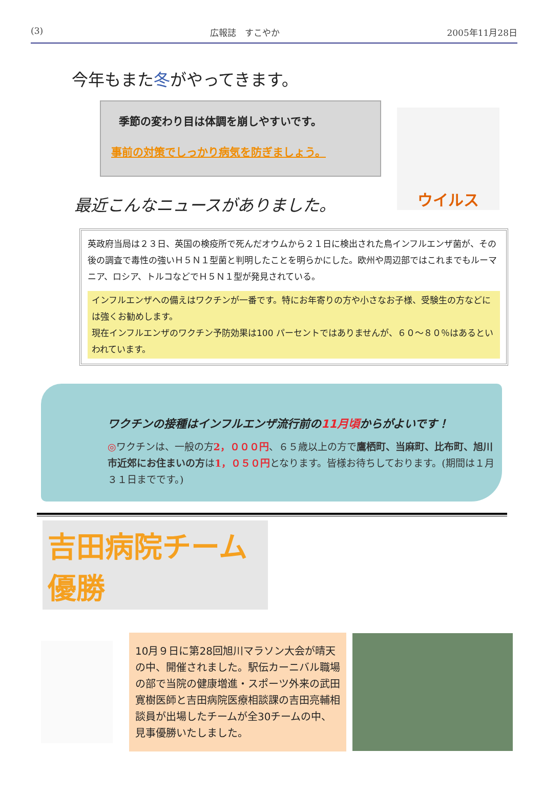(3) 広報誌　すこやか 2005年11月28日
今年もまた冬がやってきます。
季節の変わり目は体調を崩しやすいです。
事前の対策でしっかり病気を防ぎましょう。
ウイルス
最近こんなニュースがありました。
英政府当局は２３日、英国の検疫所で死んだオウムから２１日に検出された鳥インフルエンザ菌が、その後の調査で毒性の強いＨ５Ｎ１型菌と判明したことを明らかにした。欧州や周辺部ではこれまでもルーマニア、ロシア、トルコなどでＨ５Ｎ１型が発見されている。
インフルエンザへの備えはワクチンが一番です。特にお年寄りの方や小さなお子様、受験生の方などには強くお勧めします。
現在インフルエンザのワクチン予防効果は100 パーセントではありませんが、６０～８０％はあるといわれています。
ワクチンの接種はインフルエンザ流行前の11月頃からがよいです！
◎ワクチンは、一般の方2，０００円、６５歳以上の方で鷹栖町、当麻町、比布町、旭川市近郊にお住まいの方は1，０５０円となります。皆様お待ちしております。(期間は１月３１日までです。)
吉田病院チーム優勝
10月９日に第28回旭川マラソン大会が晴天の中、開催されました。駅伝カーニバル職場の部で当院の健康増進・スポーツ外来の武田寛樹医師と吉田病院医療相談課の吉田亮輔相談員が出場したチームが全30チームの中、見事優勝いたしました。